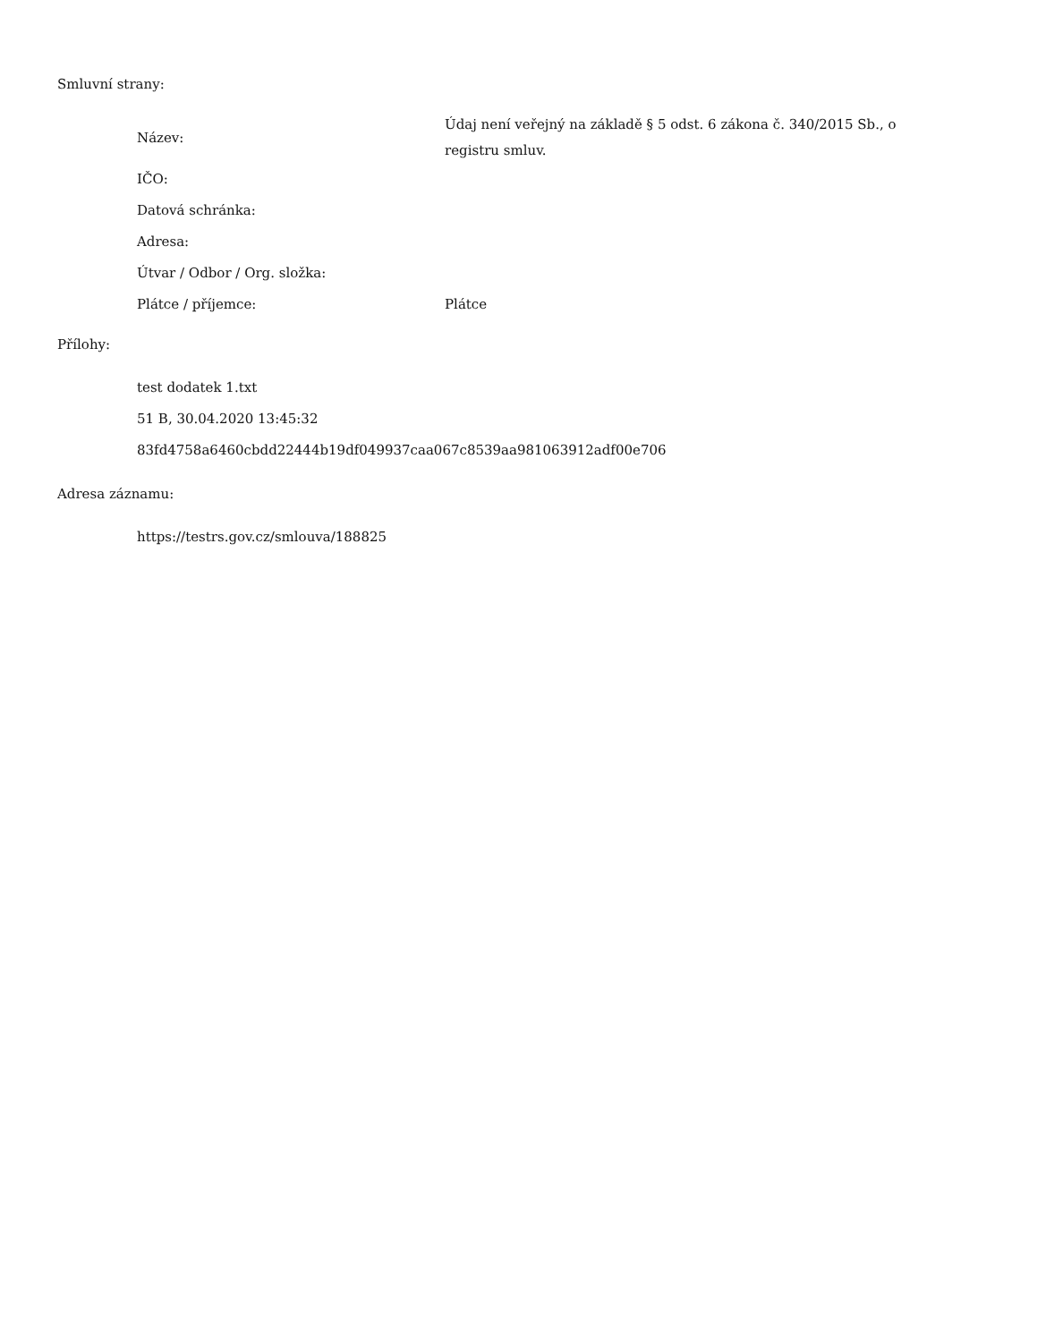Smluvní strany:
| Název: | Údaj není veřejný na základě § 5 odst. 6 zákona č. 340/2015 Sb., o registru smluv. |
| IČO: | |
| Datová schránka: | |
| Adresa: | |
| Útvar / Odbor / Org. složka: | |
| Plátce / příjemce: | Plátce |
Přílohy:
test dodatek 1.txt
51 B, 30.04.2020 13:45:32
83fd4758a6460cbdd22444b19df049937caa067c8539aa981063912adf00e706
Adresa záznamu:
https://testrs.gov.cz/smlouva/188825